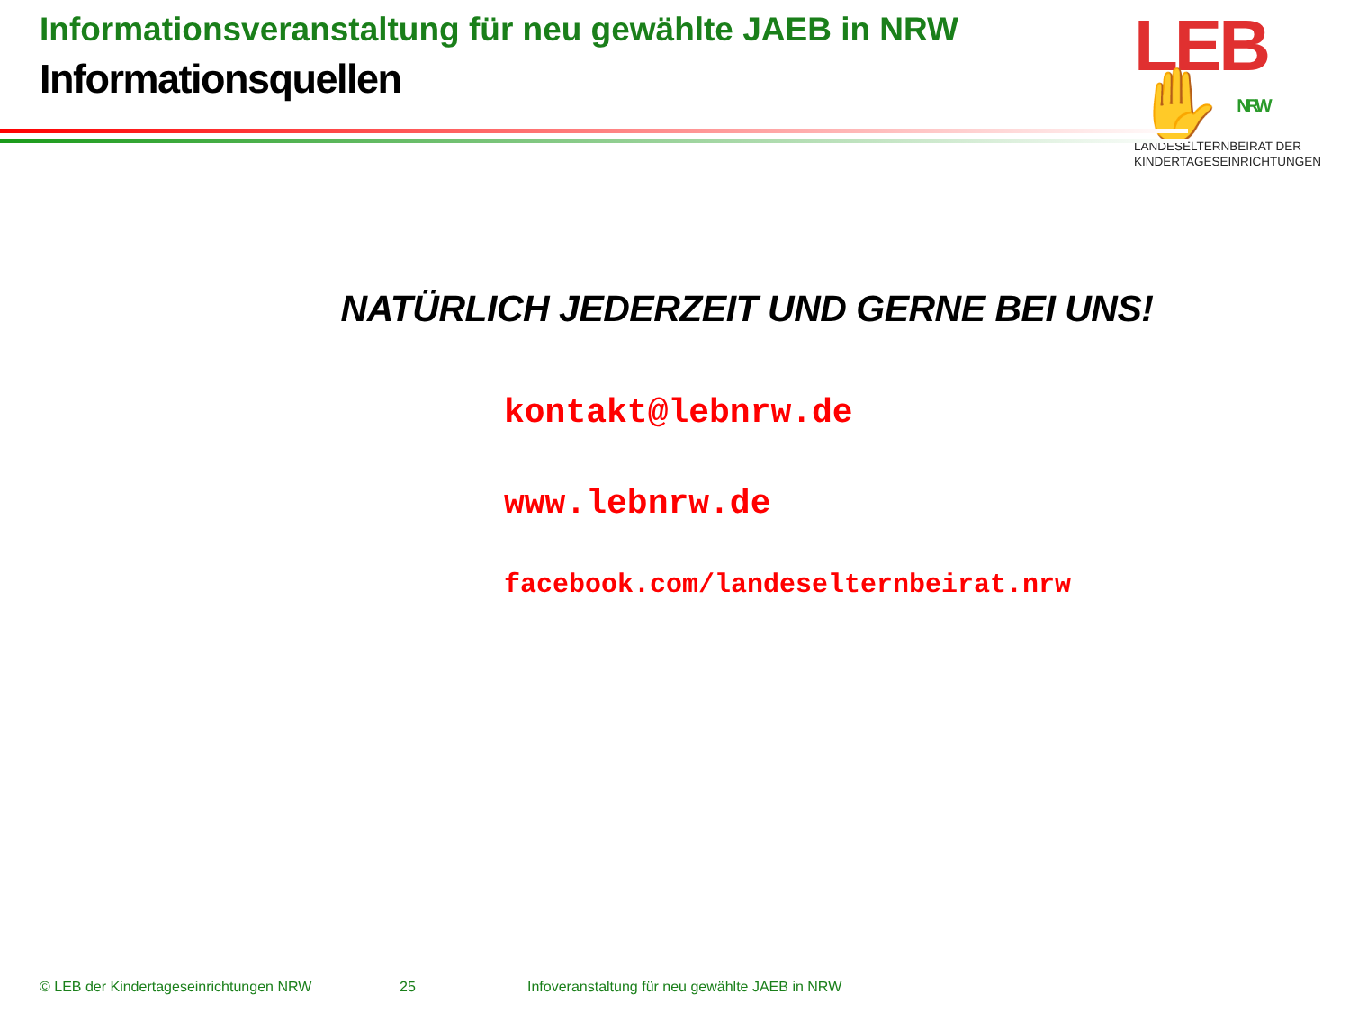Informationsveranstaltung für neu gewählte JAEB in NRW
Informationsquellen
LEB✋ NRW
LANDESELTERNBEIRAT DER
KINDERTAGESEINRICHTUNGEN
NATÜRLICH JEDERZEIT UND GERNE BEI UNS!
kontakt@lebnrw.de
www.lebnrw.de
facebook.com/landeselternbeirat.nrw
© LEB der Kindertageseinrichtungen NRW 25 Infoveranstaltung für neu gewählte JAEB in NRW